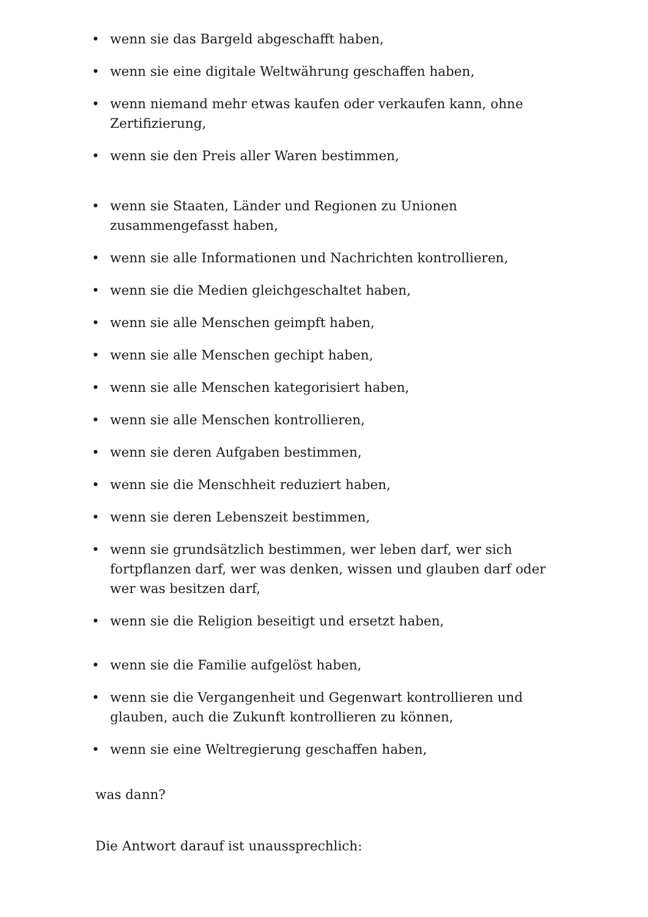• wenn sie das Bargeld abgeschafft haben,
• wenn sie eine digitale Weltwährung geschaffen haben,
• wenn niemand mehr etwas kaufen oder verkaufen kann, ohne Zertifizierung,
• wenn sie den Preis aller Waren bestimmen,
• wenn sie Staaten, Länder und Regionen zu Unionen zusammengefasst haben,
• wenn sie alle Informationen und Nachrichten kontrollieren,
• wenn sie die Medien gleichgeschaltet haben,
• wenn sie alle Menschen geimpft haben,
• wenn sie alle Menschen gechipt haben,
• wenn sie alle Menschen kategorisiert haben,
• wenn sie alle Menschen kontrollieren,
• wenn sie deren Aufgaben bestimmen,
• wenn sie die Menschheit reduziert haben,
• wenn sie deren Lebenszeit bestimmen,
• wenn sie grundsätzlich bestimmen, wer leben darf, wer sich fortpflanzen darf, wer was denken, wissen und glauben darf oder wer was besitzen darf,
• wenn sie die Religion beseitigt und ersetzt haben,
• wenn sie die Familie aufgelöst haben,
• wenn sie die Vergangenheit und Gegenwart kontrollieren und glauben, auch die Zukunft kontrollieren zu können,
• wenn sie eine Weltregierung geschaffen haben,
was dann?
Die Antwort darauf ist unaussprechlich: